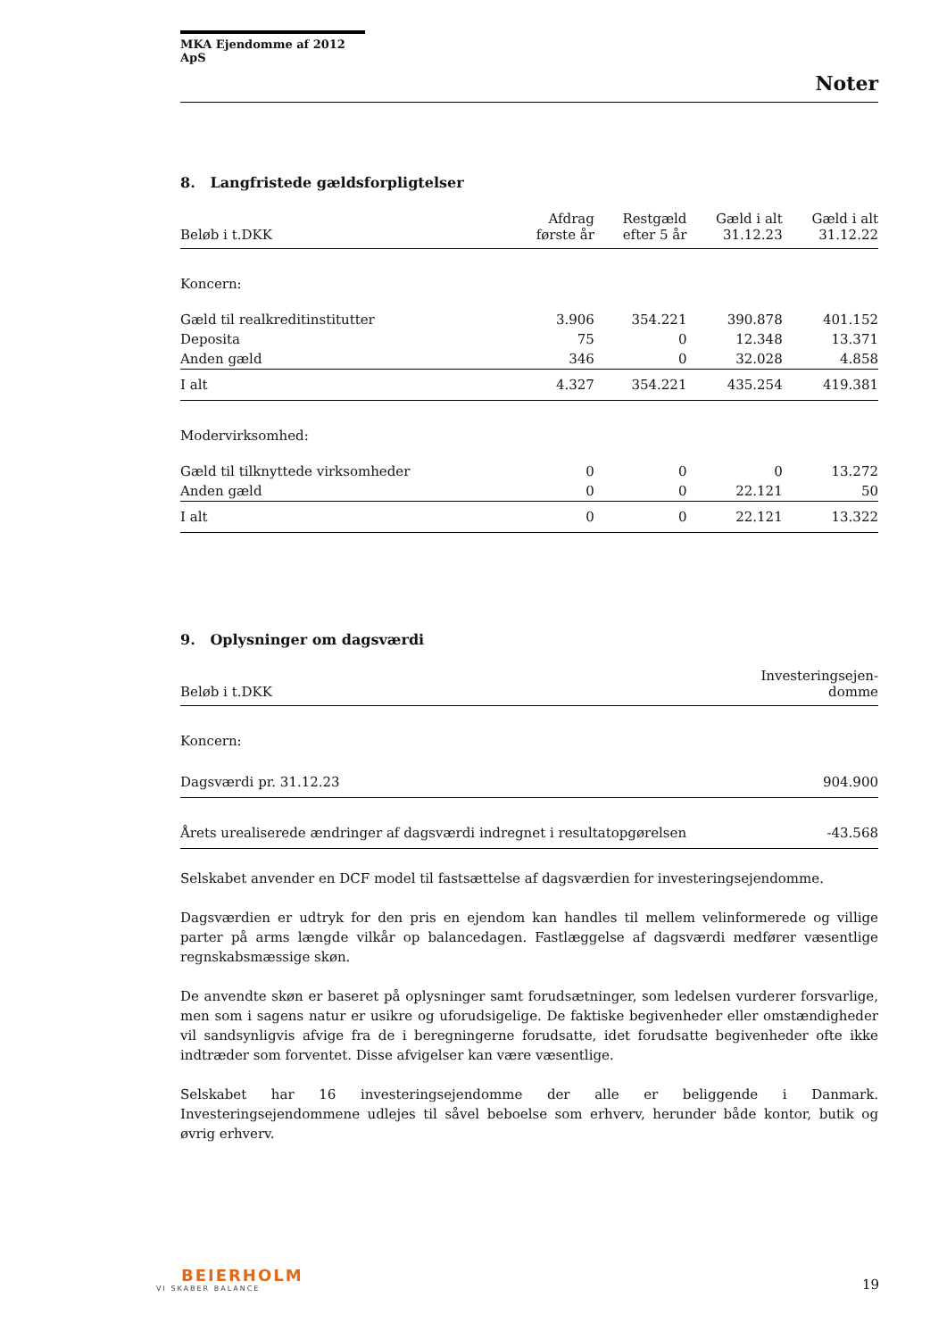MKA Ejendomme af 2012 ApS
Noter
8. Langfristede gældsforpligtelser
| Beløb i t.DKK | Afdrag første år | Restgæld efter 5 år | Gæld i alt 31.12.23 | Gæld i alt 31.12.22 |
| --- | --- | --- | --- | --- |
| Koncern: | | | | |
| Gæld til realkreditinstitutter | 3.906 | 354.221 | 390.878 | 401.152 |
| Deposita | 75 | 0 | 12.348 | 13.371 |
| Anden gæld | 346 | 0 | 32.028 | 4.858 |
| I alt | 4.327 | 354.221 | 435.254 | 419.381 |
| Modervirksomhed: | | | | |
| Gæld til tilknyttede virksomheder | 0 | 0 | 0 | 13.272 |
| Anden gæld | 0 | 0 | 22.121 | 50 |
| I alt | 0 | 0 | 22.121 | 13.322 |
9. Oplysninger om dagsværdi
| Beløb i t.DKK | Investeringsejen- domme |
| --- | --- |
| Koncern: | |
| Dagsværdi pr. 31.12.23 | 904.900 |
| Årets urealiserede ændringer af dagsværdi indregnet i resultatopgørelsen | -43.568 |
Selskabet anvender en DCF model til fastsættelse af dagsværdien for investeringsejendomme.
Dagsværdien er udtryk for den pris en ejendom kan handles til mellem velinformerede og villige parter på arms længde vilkår op balancedagen. Fastlæggelse af dagsværdi medfører væsentlige regnskabsmæssige skøn.
De anvendte skøn er baseret på oplysninger samt forudsætninger, som ledelsen vurderer forsvarlige, men som i sagens natur er usikre og uforudsigelige. De faktiske begivenheder eller omstændigheder vil sandsynligvis afvige fra de i beregningerne forudsatte, idet forudsatte begivenheder ofte ikke indtræder som forventet. Disse afvigelser kan være væsentlige.
Selskabet har 16 investeringsejendomme der alle er beliggende i Danmark. Investeringsejendommene udlejes til såvel beboelse som erhverv, herunder både kontor, butik og øvrig erhverv.
BEIERHOLM
VI SKABER BALANCE
19